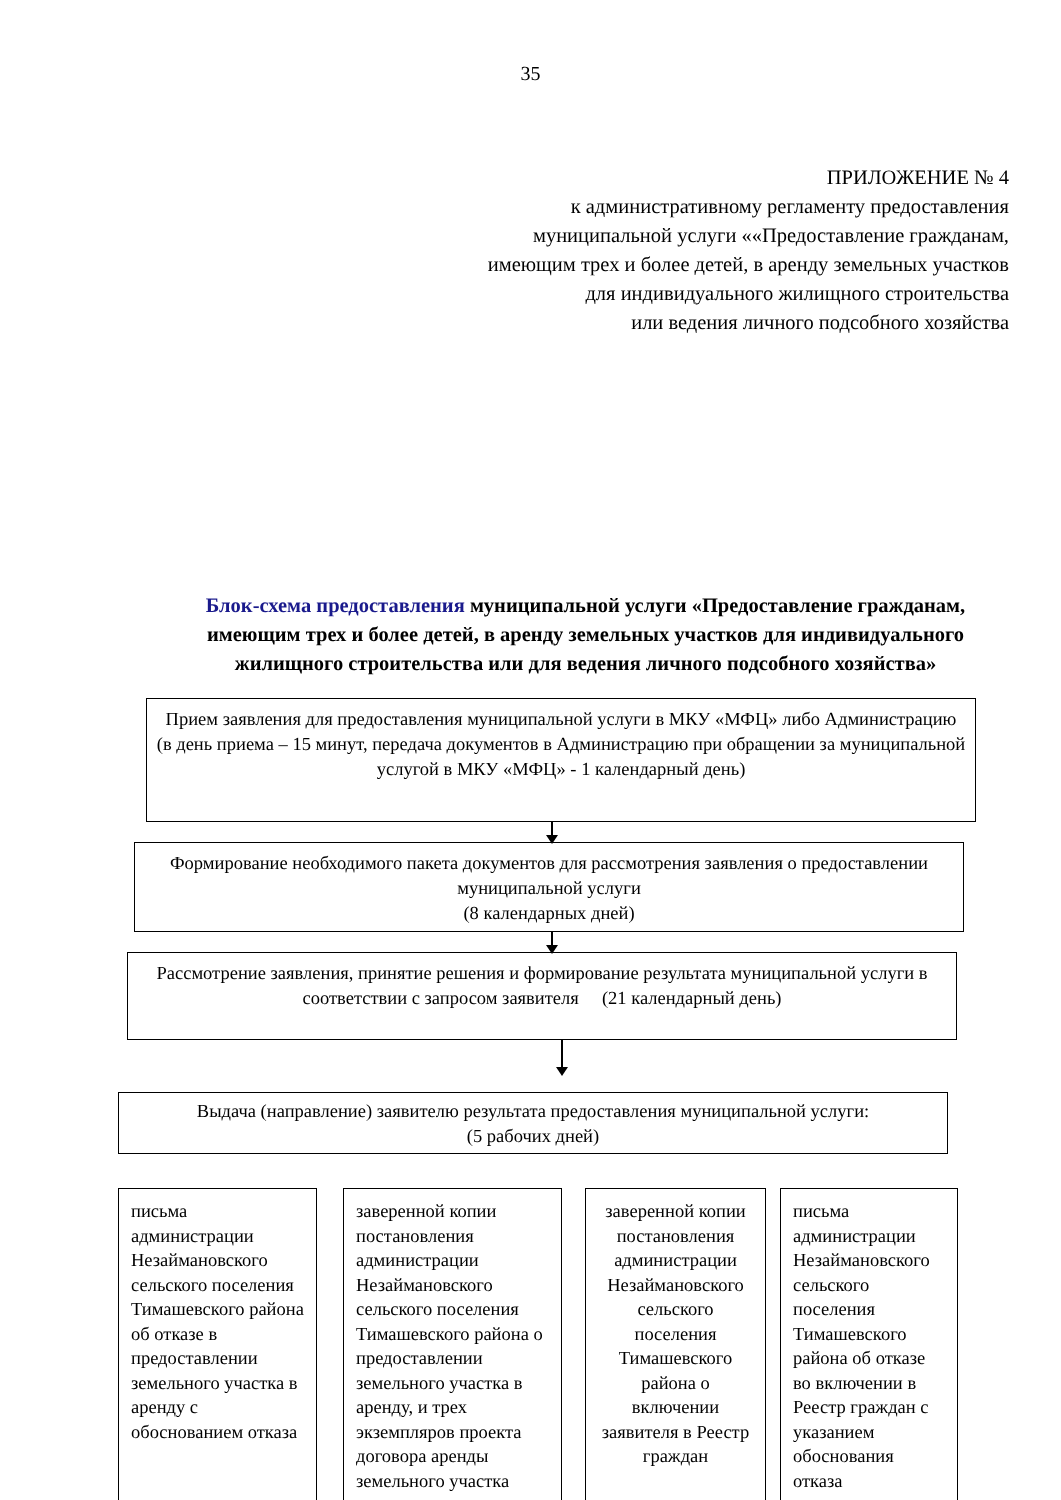35
ПРИЛОЖЕНИЕ № 4
к административному регламенту предоставления
муниципальной услуги ««Предоставление гражданам,
имеющим трех и более детей, в аренду земельных участков
для индивидуального жилищного строительства
или ведения личного подсобного хозяйства
Блок-схема предоставления муниципальной услуги «Предоставление гражданам, имеющим трех и более детей, в аренду земельных участков для индивидуального жилищного строительства или для ведения личного подсобного хозяйства»
Прием заявления для предоставления муниципальной услуги в МКУ «МФЦ» либо Администрацию
(в день приема – 15 минут, передача документов в Администрацию при обращении за муниципальной услугой в МКУ «МФЦ» - 1 календарный день)
Формирование необходимого пакета документов для рассмотрения заявления о предоставлении муниципальной услуги
(8 календарных дней)
Рассмотрение заявления, принятие решения и формирование результата муниципальной услуги в соответствии с запросом заявителя (21 календарный день)
Выдача (направление) заявителю результата предоставления муниципальной услуги:
(5 рабочих дней)
письма администрации Незаймановского сельского поселения Тимашевского района об отказе в предоставлении земельного участка в аренду с обоснованием отказа
заверенной копии постановления администрации Незаймановского сельского поселения Тимашевского района о предоставлении земельного участка в аренду, и трех экземпляров проекта договора аренды земельного участка
заверенной копии постановления администрации Незаймановского сельского поселения Тимашевского района о включении заявителя в Реестр граждан
письма администрации Незаймановского сельского поселения Тимашевского района об отказе во включении в Реестр граждан с указанием обоснования отказа